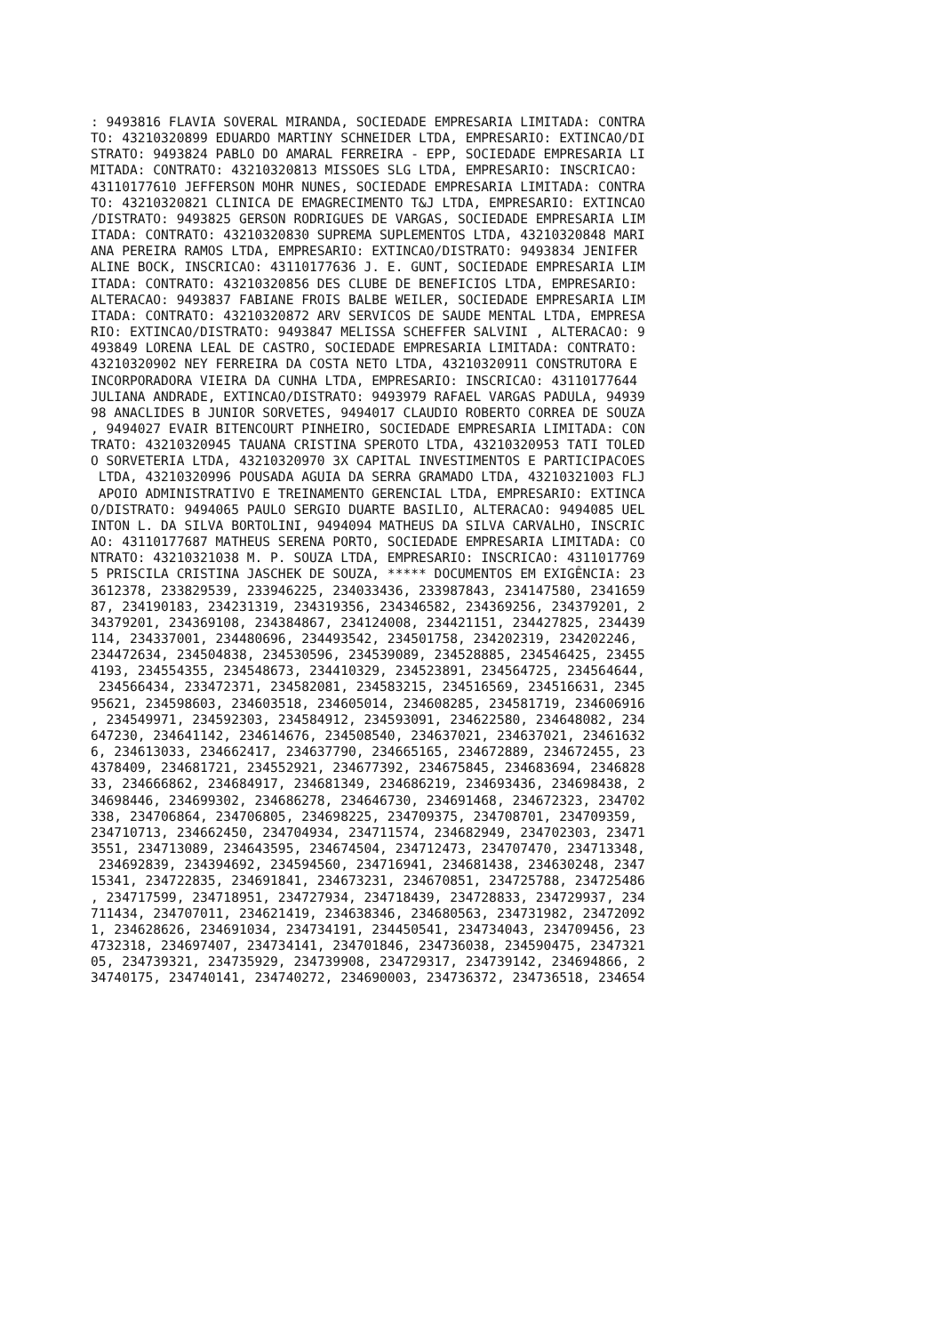: 9493816 FLAVIA SOVERAL MIRANDA, SOCIEDADE EMPRESARIA LIMITADA: CONTRA
TO: 43210320899 EDUARDO MARTINY SCHNEIDER LTDA, EMPRESARIO: EXTINCAO/DI
STRATO: 9493824 PABLO DO AMARAL FERREIRA - EPP, SOCIEDADE EMPRESARIA LI
MITADA: CONTRATO: 43210320813 MISSOES SLG LTDA, EMPRESARIO: INSCRICAO: 
43110177610 JEFFERSON MOHR NUNES, SOCIEDADE EMPRESARIA LIMITADA: CONTRA
TO: 43210320821 CLINICA DE EMAGRECIMENTO T&J LTDA, EMPRESARIO: EXTINCAO
/DISTRATO: 9493825 GERSON RODRIGUES DE VARGAS, SOCIEDADE EMPRESARIA LIM
ITADA: CONTRATO: 43210320830 SUPREMA SUPLEMENTOS LTDA, 43210320848 MARI
ANA PEREIRA RAMOS LTDA, EMPRESARIO: EXTINCAO/DISTRATO: 9493834 JENIFER 
ALINE BOCK, INSCRICAO: 43110177636 J. E. GUNT, SOCIEDADE EMPRESARIA LIM
ITADA: CONTRATO: 43210320856 DES CLUBE DE BENEFICIOS LTDA, EMPRESARIO: 
ALTERACAO: 9493837 FABIANE FROIS BALBE WEILER, SOCIEDADE EMPRESARIA LIM
ITADA: CONTRATO: 43210320872 ARV SERVICOS DE SAUDE MENTAL LTDA, EMPRESA
RIO: EXTINCAO/DISTRATO: 9493847 MELISSA SCHEFFER SALVINI , ALTERACAO: 9
493849 LORENA LEAL DE CASTRO, SOCIEDADE EMPRESARIA LIMITADA: CONTRATO: 
43210320902 NEY FERREIRA DA COSTA NETO LTDA, 43210320911 CONSTRUTORA E 
INCORPORADORA VIEIRA DA CUNHA LTDA, EMPRESARIO: INSCRICAO: 43110177644 
JULIANA ANDRADE, EXTINCAO/DISTRATO: 9493979 RAFAEL VARGAS PADULA, 94939
98 ANACLIDES B JUNIOR SORVETES, 9494017 CLAUDIO ROBERTO CORREA DE SOUZA
, 9494027 EVAIR BITENCOURT PINHEIRO, SOCIEDADE EMPRESARIA LIMITADA: CON
TRATO: 43210320945 TAUANA CRISTINA SPEROTO LTDA, 43210320953 TATI TOLED
O SORVETERIA LTDA, 43210320970 3X CAPITAL INVESTIMENTOS E PARTICIPACOES
 LTDA, 43210320996 POUSADA AGUIA DA SERRA GRAMADO LTDA, 43210321003 FLJ
 APOIO ADMINISTRATIVO E TREINAMENTO GERENCIAL LTDA, EMPRESARIO: EXTINCA
O/DISTRATO: 9494065 PAULO SERGIO DUARTE BASILIO, ALTERACAO: 9494085 UEL
INTON L. DA SILVA BORTOLINI, 9494094 MATHEUS DA SILVA CARVALHO, INSCRIC
AO: 43110177687 MATHEUS SERENA PORTO, SOCIEDADE EMPRESARIA LIMITADA: CO
NTRATO: 43210321038 M. P. SOUZA LTDA, EMPRESARIO: INSCRICAO: 4311017769
5 PRISCILA CRISTINA JASCHEK DE SOUZA, ***** DOCUMENTOS EM EXIGÊNCIA: 23
3612378, 233829539, 233946225, 234033436, 233987843, 234147580, 2341659
87, 234190183, 234231319, 234319356, 234346582, 234369256, 234379201, 2
34379201, 234369108, 234384867, 234124008, 234421151, 234427825, 234439
114, 234337001, 234480696, 234493542, 234501758, 234202319, 234202246, 
234472634, 234504838, 234530596, 234539089, 234528885, 234546425, 23455
4193, 234554355, 234548673, 234410329, 234523891, 234564725, 234564644,
 234566434, 233472371, 234582081, 234583215, 234516569, 234516631, 2345
95621, 234598603, 234603518, 234605014, 234608285, 234581719, 234606916
, 234549971, 234592303, 234584912, 234593091, 234622580, 234648082, 234
647230, 234641142, 234614676, 234508540, 234637021, 234637021, 23461632
6, 234613033, 234662417, 234637790, 234665165, 234672889, 234672455, 23
4378409, 234681721, 234552921, 234677392, 234675845, 234683694, 2346828
33, 234666862, 234684917, 234681349, 234686219, 234693436, 234698438, 2
34698446, 234699302, 234686278, 234646730, 234691468, 234672323, 234702
338, 234706864, 234706805, 234698225, 234709375, 234708701, 234709359, 
234710713, 234662450, 234704934, 234711574, 234682949, 234702303, 23471
3551, 234713089, 234643595, 234674504, 234712473, 234707470, 234713348,
 234692839, 234394692, 234594560, 234716941, 234681438, 234630248, 2347
15341, 234722835, 234691841, 234673231, 234670851, 234725788, 234725486
, 234717599, 234718951, 234727934, 234718439, 234728833, 234729937, 234
711434, 234707011, 234621419, 234638346, 234680563, 234731982, 23472092
1, 234628626, 234691034, 234734191, 234450541, 234734043, 234709456, 23
4732318, 234697407, 234734141, 234701846, 234736038, 234590475, 2347321
05, 234739321, 234735929, 234739908, 234729317, 234739142, 234694866, 2
34740175, 234740141, 234740272, 234690003, 234736372, 234736518, 234654